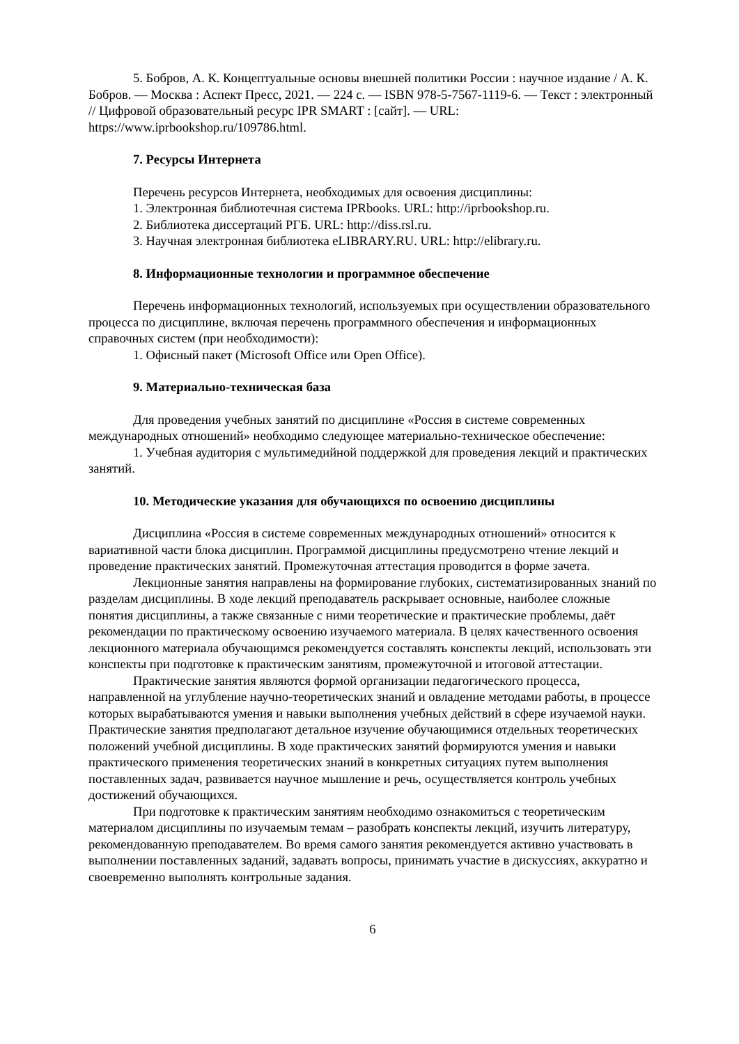5. Бобров, А. К. Концептуальные основы внешней политики России : научное издание / А. К. Бобров. — Москва : Аспект Пресс, 2021. — 224 c. — ISBN 978-5-7567-1119-6. — Текст : электронный // Цифровой образовательный ресурс IPR SMART : [сайт]. — URL: https://www.iprbookshop.ru/109786.html.
7. Ресурсы Интернета
Перечень ресурсов Интернета, необходимых для освоения дисциплины:
1. Электронная библиотечная система IPRbooks. URL: http://iprbookshop.ru.
2. Библиотека диссертаций РГБ. URL: http://diss.rsl.ru.
3. Научная электронная библиотека eLIBRARY.RU. URL: http://elibrary.ru.
8. Информационные технологии и программное обеспечение
Перечень информационных технологий, используемых при осуществлении образовательного процесса по дисциплине, включая перечень программного обеспечения и информационных справочных систем (при необходимости):
1. Офисный пакет (Microsoft Office или Open Office).
9. Материально-техническая база
Для проведения учебных занятий по дисциплине «Россия в системе современных международных отношений» необходимо следующее материально-техническое обеспечение:
1. Учебная аудитория с мультимедийной поддержкой для проведения лекций и практических занятий.
10. Методические указания для обучающихся по освоению дисциплины
Дисциплина «Россия в системе современных международных отношений» относится к вариативной части блока дисциплин. Программой дисциплины предусмотрено чтение лекций и проведение практических занятий. Промежуточная аттестация проводится в форме зачета.
Лекционные занятия направлены на формирование глубоких, систематизированных знаний по разделам дисциплины. В ходе лекций преподаватель раскрывает основные, наиболее сложные понятия дисциплины, а также связанные с ними теоретические и практические проблемы, даёт рекомендации по практическому освоению изучаемого материала. В целях качественного освоения лекционного материала обучающимся рекомендуется составлять конспекты лекций, использовать эти конспекты при подготовке к практическим занятиям, промежуточной и итоговой аттестации.
Практические занятия являются формой организации педагогического процесса, направленной на углубление научно-теоретических знаний и овладение методами работы, в процессе которых вырабатываются умения и навыки выполнения учебных действий в сфере изучаемой науки. Практические занятия предполагают детальное изучение обучающимися отдельных теоретических положений учебной дисциплины. В ходе практических занятий формируются умения и навыки практического применения теоретических знаний в конкретных ситуациях путем выполнения поставленных задач, развивается научное мышление и речь, осуществляется контроль учебных достижений обучающихся.
При подготовке к практическим занятиям необходимо ознакомиться с теоретическим материалом дисциплины по изучаемым темам – разобрать конспекты лекций, изучить литературу, рекомендованную преподавателем. Во время самого занятия рекомендуется активно участвовать в выполнении поставленных заданий, задавать вопросы, принимать участие в дискуссиях, аккуратно и своевременно выполнять контрольные задания.
6